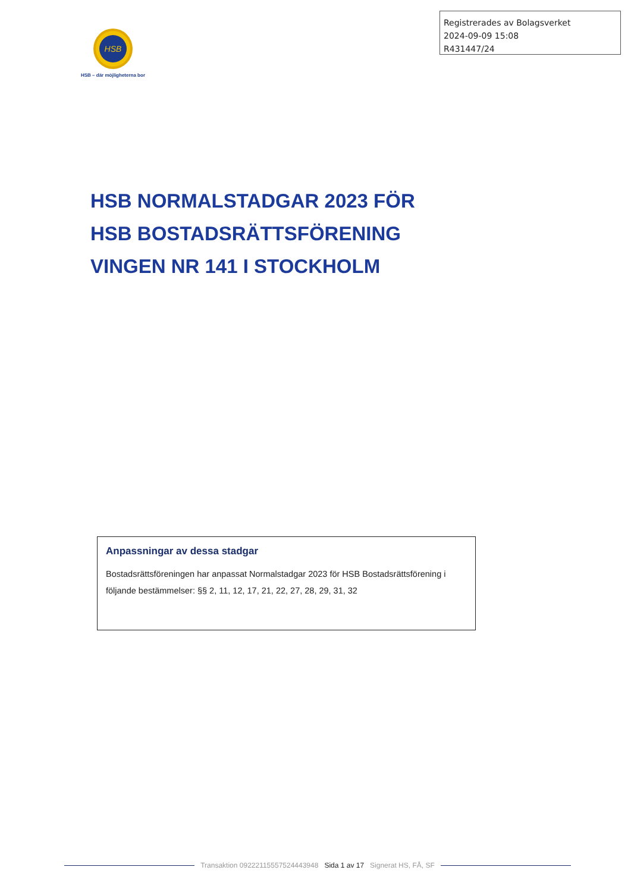Registrerades av Bolagsverket
2024-09-09 15:08
R431447/24
HSB
HSB – där möjligheterna bor
HSB NORMALSTADGAR 2023 FÖR
HSB BOSTADSRÄTTSFÖRENING
VINGEN NR 141 I STOCKHOLM
Anpassningar av dessa stadgar
Bostadsrättsföreningen har anpassat Normalstadgar 2023 för HSB Bostadsrättsförening i följande bestämmelser: §§ 2, 11, 12, 17, 21, 22, 27, 28, 29, 31, 32
Transaktion 09222115557524443948 Sida 1 av 17 Signerat HS, FÅ, SF